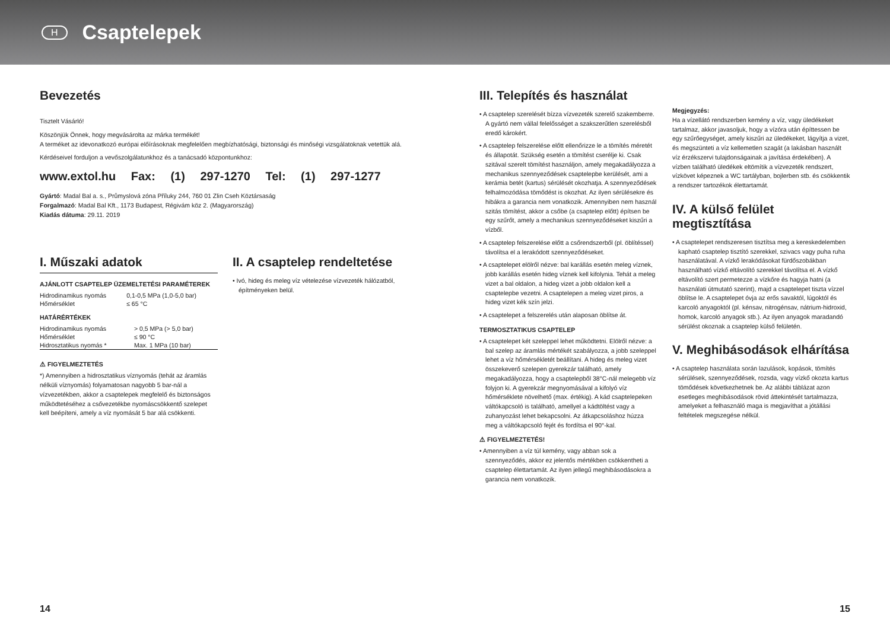H
Csaptelepek
Bevezetés
Tisztelt Vásárló!
Köszönjük Önnek, hogy megvásárolta az márka termékét!
A terméket az idevonatkozó európai előírásoknak megfelelően megbízhatósági, biztonsági és minőségi vizsgálatoknak vetettük alá.
Kérdéseivel forduljon a vevőszolgálatunkhoz és a tanácsadó központunkhoz:
www.extol.hu Fax: (1) 297-1270 Tel: (1) 297-1277
Gyártó: Madal Bal a. s., Průmyslová zóna Příluky 244, 760 01 Zlin Cseh Köztársaság
Forgalmazó: Madal Bal Kft., 1173 Budapest, Régivám köz 2. (Magyarország)
Kiadás dátuma: 29.11. 2019
I. Műszaki adatok
AJÁNLOTT CSAPTELEP ÜZEMELTETÉSI PARAMÉTEREK
| Hidrodinamikus nyomás | 0,1-0,5 MPa (1,0-5,0 bar) |
| Hőmérséklet | ≤ 65 °C |
HATÁRÉRTÉKEK
| Hidrodinamikus nyomás | > 0,5 MPa (> 5,0 bar) |
| Hőmérséklet | ≤ 90 °C |
| Hidrosztatikus nyomás * | Max. 1 MPa (10 bar) |
⚠ FIGYELMEZTETÉS
*) Amennyiben a hidrosztatikus víznyomás (tehát az áramlás nélküli víznyomás) folyamatosan nagyobb 5 bar-nál a vízvezetékben, akkor a csaptelepek megfelelő és biztonságos működtetéséhez a csővezetékbe nyomáscsökkentő szelepet kell beépíteni, amely a víz nyomását 5 bar alá csökkenti.
II. A csaptelep rendeltetése
• Ivó, hideg és meleg víz vételezése vízvezeték hálózatból, építményeken belül.
III. Telepítés és használat
• A csaptelep szerelését bízza vízvezeték szerelő szakemberre. A gyártó nem vállal felelősséget a szakszerűtlen szerelésből eredő károkért.
• A csaptelep felszerelése előtt ellenőrizze le a tömítés méretét és állapotát. Szükség esetén a tömítést cserélje ki. Csak szitával szerelt tömítést használjon, amely megakadályozza a mechanikus szennyeződések csaptelepbe kerülését, ami a kerámia betét (kartus) sérülését okozhatja. A szennyeződések felhalmozódása tömődést is okozhat. Az ilyen sérülésekre és hibákra a garancia nem vonatkozik. Amennyiben nem használ szitás tömítést, akkor a csőbe (a csaptelep előtt) építsen be egy szűrőt, amely a mechanikus szennyeződéseket kiszűri a vízből.
• A csaptelep felszerelése előtt a csőrendszerből (pl. öblítéssel) távolítsa el a lerakódott szennyeződéseket.
• A csaptelepet elölről nézve: bal karállás esetén meleg víznek, jobb karállás esetén hideg víznek kell kifolynia. Tehát a meleg vizet a bal oldalon, a hideg vizet a jobb oldalon kell a csaptelepbe vezetni. A csaptelepen a meleg vizet piros, a hideg vizet kék szín jelzi.
• A csaptelepet a felszerelés után alaposan öblítse át.
TERMOSZTATIKUS CSAPTELEP
• A csaptelepet két szeleppel lehet működtetni. Elölről nézve: a bal szelep az áramlás mértékét szabályozza, a jobb szeleppel lehet a víz hőmérsékletét beállítani. A hideg és meleg vizet összekeverő szelepen gyerekzár található, amely megakadályozza, hogy a csaptelepből 38°C-nál melegebb víz folyjon ki. A gyerekzár megnyomásával a kifolyó víz hőmérséklete növelhető (max. értékig). A kád csaptelepeken váltókapcsoló is található, amellyel a kádtöltést vagy a zuhanyozást lehet bekapcsolni. Az átkapcsoláshoz húzza meg a váltókapcsoló fejét és fordítsa el 90°-kal.
⚠ FIGYELMEZTETÉS!
• Amennyiben a víz túl kemény, vagy abban sok a szennyeződés, akkor ez jelentős mértékben csökkentheti a csaptelep élettartamát. Az ilyen jellegű meghibásodásokra a garancia nem vonatkozik.
Megjegyzés:
Ha a vízellátó rendszerben kemény a víz, vagy üledékeket tartalmaz, akkor javasoljuk, hogy a vízóra után építtessen be egy szűrőegységet, amely kiszűri az üledékeket, lágyítja a vizet, és megszünteti a víz kellemetlen szagát (a lakásban használt víz érzékszervi tulajdonságainak a javítása érdekében). A vízben található üledékek eltömítik a vízvezeték rendszert, vízkövet képeznek a WC tartályban, bojlerben stb. és csökkentik a rendszer tartozékok élettartamát.
IV. A külső felület megtisztítása
• A csaptelepet rendszeresen tisztítsa meg a kereskedelemben kapható csaptelep tisztító szerekkel, szivacs vagy puha ruha használatával. A vízkő lerakódásokat fürdőszobákban használható vízkő eltávolító szerekkel távolítsa el. A vízkő eltávolító szert permetezze a vízkőre és hagyja hatni (a használati útmutató szerint), majd a csaptelepet tiszta vízzel öblítse le. A csaptelepet óvja az erős savaktól, lúgoktól és karcoló anyagoktól (pl. kénsav, nitrogénsav, nátrium-hidroxid, homok, karcoló anyagok stb.). Az ilyen anyagok maradandó sérülést okoznak a csaptelep külső felületén.
V. Meghibásodások elhárítása
• A csaptelep használata során lazulások, kopások, tömítés sérülések, szennyeződések, rozsda, vagy vízkő okozta kartus tömődések következhetnek be. Az alábbi táblázat azon esetleges meghibásodások rövid áttekintését tartalmazza, amelyeket a felhasználó maga is megjavíthat a jótállási feltételek megszegése nélkül.
14 15